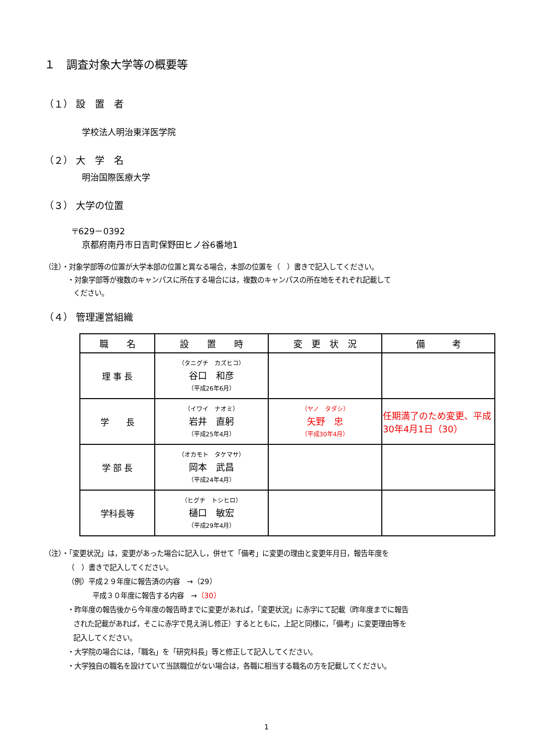１　調査対象大学等の概要等
（１） 設　置　者
学校法人明治東洋医学院
（２） 大　学　名
明治国際医療大学
（３） 大学の位置
〒629－0392
京都府南丹市日吉町保野田ヒノ谷6番地1
（注）・対象学部等の位置が大学本部の位置と異なる場合，本部の位置を（　）書きで記入してください。
・対象学部等が複数のキャンパスに所在する場合には，複数のキャンパスの所在地をそれぞれ記載して
ください。
（４） 管理運営組織
| 職 名 | 設 置 時 | 変 更 状 況 | 備 考 |
| --- | --- | --- | --- |
| 理 事 長 | （タニグチ カズヒコ） 谷口 和彦 （平成26年6月） | | |
| 学 長 | （イワイ ナオミ） 岩井 直躬 （平成25年4月） | （ヤノ タダシ） 矢野 忠 （平成30年4月） | 任期満了のため変更、平成30年4月1日（30） |
| 学 部 長 | （オカモト タケマサ） 岡本 武昌 （平成24年4月） | | |
| 学科長等 | （ヒグチ トシヒロ） 樋口 敏宏 （平成29年4月） | | |
（注）・「変更状況」は，変更があった場合に記入し，併せて「備考」に変更の理由と変更年月日，報告年度を
（　）書きで記入してください。
（例）平成２９年度に報告済の内容　→（29）
平成３０年度に報告する内容　→（30）
・昨年度の報告後から今年度の報告時までに変更があれば，「変更状況」に赤字にて記載（昨年度までに報告
された記載があれば，そこに赤字で見え消し修正）するとともに，上記と同様に，「備考」に変更理由等を
記入してください。
・大学院の場合には，「職名」を「研究科長」等と修正して記入してください。
・大学独自の職名を設けていて当該職位がない場合は，各職に相当する職名の方を記載してください。
1